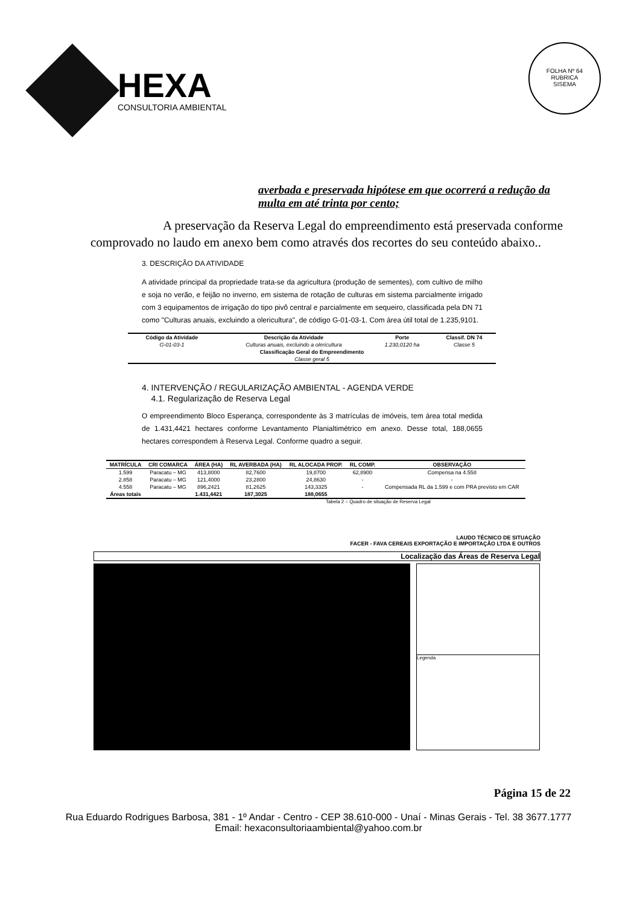HEXA
CONSULTORIA AMBIENTAL
FOLHA Nº 64
RUBRICA
SISEMA
averbada e preservada hipótese em que ocorrerá a redução da multa em até trinta por cento;
A preservação da Reserva Legal do empreendimento está preservada conforme comprovado no laudo em anexo bem como através dos recortes do seu conteúdo abaixo..
3. DESCRIÇÃO DA ATIVIDADE
A atividade principal da propriedade trata-se da agricultura (produção de sementes), com cultivo de milho e soja no verão, e feijão no inverno, em sistema de rotação de culturas em sistema parcialmente irrigado com 3 equipamentos de irrigação do tipo pivô central e parcialmente em sequeiro, classificada pela DN 71 como "Culturas anuais, excluindo a olericultura", de código G-01-03-1. Com área útil total de 1.235,9101.
| Código da Atividade | Descrição da Atividade | Porte | Classif. DN 74 |
| --- | --- | --- | --- |
| G-01-03-1 | Culturas anuais, excluindo a olericultura | 1.230,0120 ha | Classe 5 |
| Classificação Geral do Empreendimento | | | |
| Classe geral 5 | | | |
4. INTERVENÇÃO / REGULARIZAÇÃO AMBIENTAL - AGENDA VERDE
4.1. Regularização de Reserva Legal
O empreendimento Bloco Esperança, correspondente às 3 matrículas de imóveis, tem área total medida de 1.431,4421 hectares conforme Levantamento Planialtimétrico em anexo. Desse total, 188,0655 hectares correspondem à Reserva Legal. Conforme quadro a seguir.
| MATRÍCULA | CRI COMARCA | ÁREA (HA) | RL AVERBADA (HA) | RL ALOCADA PROP. | RL COMP. | OBSERVAÇÃO |
| --- | --- | --- | --- | --- | --- | --- |
| 1.599 | Paracatu – MG | 413,8000 | 82,7600 | 19,8700 | 62,8900 | Compensa na 4.558 |
| 2.858 | Paracatu – MG | 121,4000 | 23,2800 | 24,8630 | - | - |
| 4.558 | Paracatu – MG | 896,2421 | 81,2625 | 143,3325 | - | Compensada RL da 1.599 e com PRA previsto em CAR |
| Áreas totais | | 1.431,4421 | 187,3025 | 188,0655 | | |
Tabela 2 – Quadro de situação de Reserva Legal
LAUDO TÉCNICO DE SITUAÇÃO
FACER - FAVA CEREAIS EXPORTAÇÃO E IMPORTAÇÃO LTDA E OUTROS
Localização das Áreas de Reserva Legal
Legenda
Página 15 de 22
Rua Eduardo Rodrigues Barbosa, 381 - 1º Andar - Centro - CEP 38.610-000 - Unaí - Minas Gerais - Tel. 38 3677.1777
Email: hexaconsultoriaambiental@yahoo.com.br